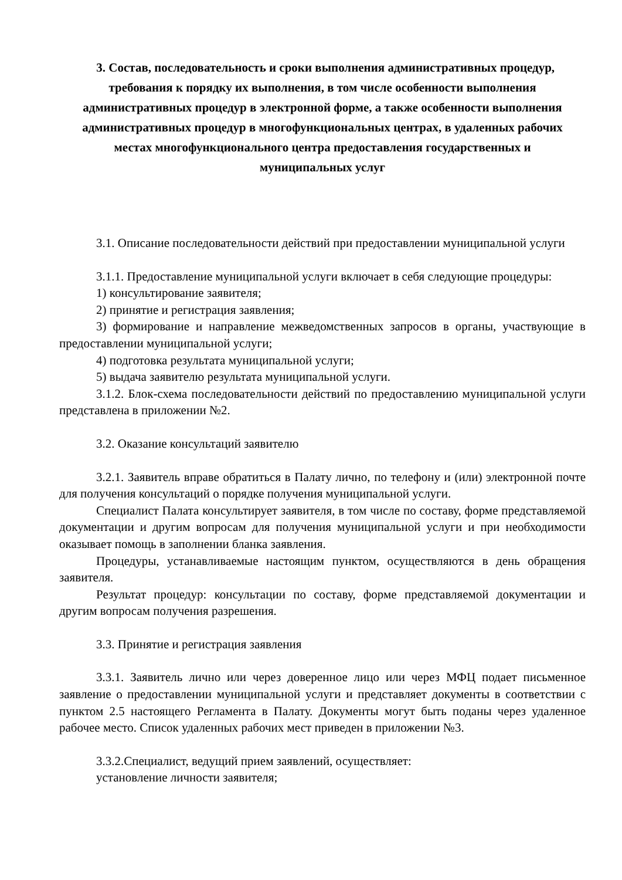3. Состав, последовательность и сроки выполнения административных процедур, требования к порядку их выполнения, в том числе особенности выполнения административных процедур в электронной форме, а также особенности выполнения административных процедур в многофункциональных центрах, в удаленных рабочих местах многофункционального центра предоставления государственных и муниципальных услуг
3.1. Описание последовательности действий при предоставлении муниципальной услуги
3.1.1. Предоставление муниципальной услуги включает в себя следующие процедуры:
1) консультирование заявителя;
2) принятие и регистрация заявления;
3) формирование и направление межведомственных запросов в органы, участвующие в предоставлении муниципальной услуги;
4) подготовка результата муниципальной услуги;
5) выдача заявителю результата муниципальной услуги.
3.1.2. Блок-схема последовательности действий по предоставлению муниципальной услуги представлена в приложении №2.
3.2. Оказание консультаций заявителю
3.2.1. Заявитель вправе обратиться в Палату лично, по телефону и (или) электронной почте для получения консультаций о порядке получения муниципальной услуги.
Специалист Палата консультирует заявителя, в том числе по составу, форме представляемой документации и другим вопросам для получения муниципальной услуги и при необходимости оказывает помощь в заполнении бланка заявления.
Процедуры, устанавливаемые настоящим пунктом, осуществляются в день обращения заявителя.
Результат процедур: консультации по составу, форме представляемой документации и другим вопросам получения разрешения.
3.3. Принятие и регистрация заявления
3.3.1. Заявитель лично или через доверенное лицо или через МФЦ подает письменное заявление о предоставлении муниципальной услуги и представляет документы в соответствии с пунктом 2.5 настоящего Регламента в Палату. Документы могут быть поданы через удаленное рабочее место. Список удаленных рабочих мест приведен в приложении №3.
3.3.2.Специалист, ведущий прием заявлений, осуществляет:
установление личности заявителя;